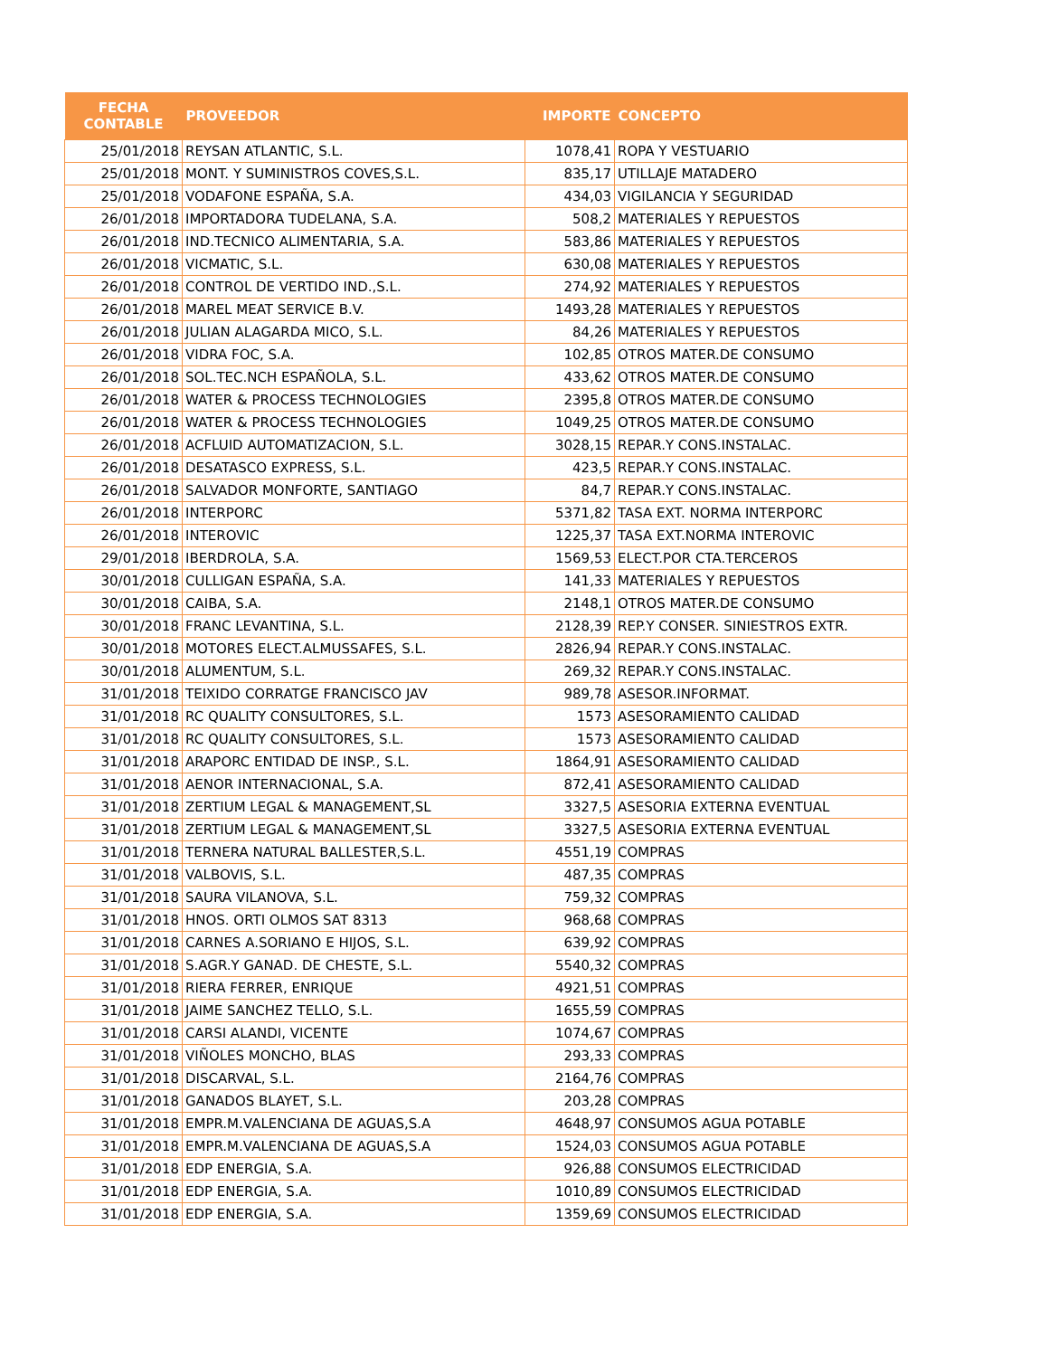| FECHA CONTABLE | PROVEEDOR | IMPORTE | CONCEPTO |
| --- | --- | --- | --- |
| 25/01/2018 | REYSAN ATLANTIC, S.L. | 1078,41 | ROPA Y VESTUARIO |
| 25/01/2018 | MONT. Y SUMINISTROS COVES,S.L. | 835,17 | UTILLAJE MATADERO |
| 25/01/2018 | VODAFONE ESPAÑA, S.A. | 434,03 | VIGILANCIA Y SEGURIDAD |
| 26/01/2018 | IMPORTADORA TUDELANA, S.A. | 508,2 | MATERIALES Y REPUESTOS |
| 26/01/2018 | IND.TECNICO ALIMENTARIA, S.A. | 583,86 | MATERIALES Y REPUESTOS |
| 26/01/2018 | VICMATIC, S.L. | 630,08 | MATERIALES Y REPUESTOS |
| 26/01/2018 | CONTROL DE VERTIDO IND.,S.L. | 274,92 | MATERIALES Y REPUESTOS |
| 26/01/2018 | MAREL MEAT SERVICE B.V. | 1493,28 | MATERIALES Y REPUESTOS |
| 26/01/2018 | JULIAN ALAGARDA MICO, S.L. | 84,26 | MATERIALES Y REPUESTOS |
| 26/01/2018 | VIDRA FOC, S.A. | 102,85 | OTROS MATER.DE CONSUMO |
| 26/01/2018 | SOL.TEC.NCH ESPAÑOLA, S.L. | 433,62 | OTROS MATER.DE CONSUMO |
| 26/01/2018 | WATER & PROCESS TECHNOLOGIES | 2395,8 | OTROS MATER.DE CONSUMO |
| 26/01/2018 | WATER & PROCESS TECHNOLOGIES | 1049,25 | OTROS MATER.DE CONSUMO |
| 26/01/2018 | ACFLUID AUTOMATIZACION, S.L. | 3028,15 | REPAR.Y CONS.INSTALAC. |
| 26/01/2018 | DESATASCO EXPRESS, S.L. | 423,5 | REPAR.Y CONS.INSTALAC. |
| 26/01/2018 | SALVADOR MONFORTE, SANTIAGO | 84,7 | REPAR.Y CONS.INSTALAC. |
| 26/01/2018 | INTERPORC | 5371,82 | TASA EXT. NORMA INTERPORC |
| 26/01/2018 | INTEROVIC | 1225,37 | TASA EXT.NORMA INTEROVIC |
| 29/01/2018 | IBERDROLA, S.A. | 1569,53 | ELECT.POR CTA.TERCEROS |
| 30/01/2018 | CULLIGAN ESPAÑA, S.A. | 141,33 | MATERIALES Y REPUESTOS |
| 30/01/2018 | CAIBA, S.A. | 2148,1 | OTROS MATER.DE CONSUMO |
| 30/01/2018 | FRANC LEVANTINA, S.L. | 2128,39 | REP.Y CONSER. SINIESTROS EXTR. |
| 30/01/2018 | MOTORES ELECT.ALMUSSAFES, S.L. | 2826,94 | REPAR.Y CONS.INSTALAC. |
| 30/01/2018 | ALUMENTUM, S.L. | 269,32 | REPAR.Y CONS.INSTALAC. |
| 31/01/2018 | TEIXIDO CORRATGE FRANCISCO JAV | 989,78 | ASESOR.INFORMAT. |
| 31/01/2018 | RC QUALITY CONSULTORES, S.L. | 1573 | ASESORAMIENTO CALIDAD |
| 31/01/2018 | RC QUALITY CONSULTORES, S.L. | 1573 | ASESORAMIENTO CALIDAD |
| 31/01/2018 | ARAPORC ENTIDAD DE INSP., S.L. | 1864,91 | ASESORAMIENTO CALIDAD |
| 31/01/2018 | AENOR INTERNACIONAL, S.A. | 872,41 | ASESORAMIENTO CALIDAD |
| 31/01/2018 | ZERTIUM LEGAL & MANAGEMENT,SL | 3327,5 | ASESORIA EXTERNA EVENTUAL |
| 31/01/2018 | ZERTIUM LEGAL & MANAGEMENT,SL | 3327,5 | ASESORIA EXTERNA EVENTUAL |
| 31/01/2018 | TERNERA NATURAL BALLESTER,S.L. | 4551,19 | COMPRAS |
| 31/01/2018 | VALBOVIS, S.L. | 487,35 | COMPRAS |
| 31/01/2018 | SAURA VILANOVA, S.L. | 759,32 | COMPRAS |
| 31/01/2018 | HNOS. ORTI OLMOS SAT 8313 | 968,68 | COMPRAS |
| 31/01/2018 | CARNES A.SORIANO E HIJOS, S.L. | 639,92 | COMPRAS |
| 31/01/2018 | S.AGR.Y GANAD. DE CHESTE, S.L. | 5540,32 | COMPRAS |
| 31/01/2018 | RIERA FERRER, ENRIQUE | 4921,51 | COMPRAS |
| 31/01/2018 | JAIME SANCHEZ TELLO, S.L. | 1655,59 | COMPRAS |
| 31/01/2018 | CARSI ALANDI, VICENTE | 1074,67 | COMPRAS |
| 31/01/2018 | VIÑOLES MONCHO, BLAS | 293,33 | COMPRAS |
| 31/01/2018 | DISCARVAL, S.L. | 2164,76 | COMPRAS |
| 31/01/2018 | GANADOS BLAYET, S.L. | 203,28 | COMPRAS |
| 31/01/2018 | EMPR.M.VALENCIANA DE AGUAS,S.A | 4648,97 | CONSUMOS AGUA POTABLE |
| 31/01/2018 | EMPR.M.VALENCIANA DE AGUAS,S.A | 1524,03 | CONSUMOS AGUA POTABLE |
| 31/01/2018 | EDP ENERGIA, S.A. | 926,88 | CONSUMOS ELECTRICIDAD |
| 31/01/2018 | EDP ENERGIA, S.A. | 1010,89 | CONSUMOS ELECTRICIDAD |
| 31/01/2018 | EDP ENERGIA, S.A. | 1359,69 | CONSUMOS ELECTRICIDAD |